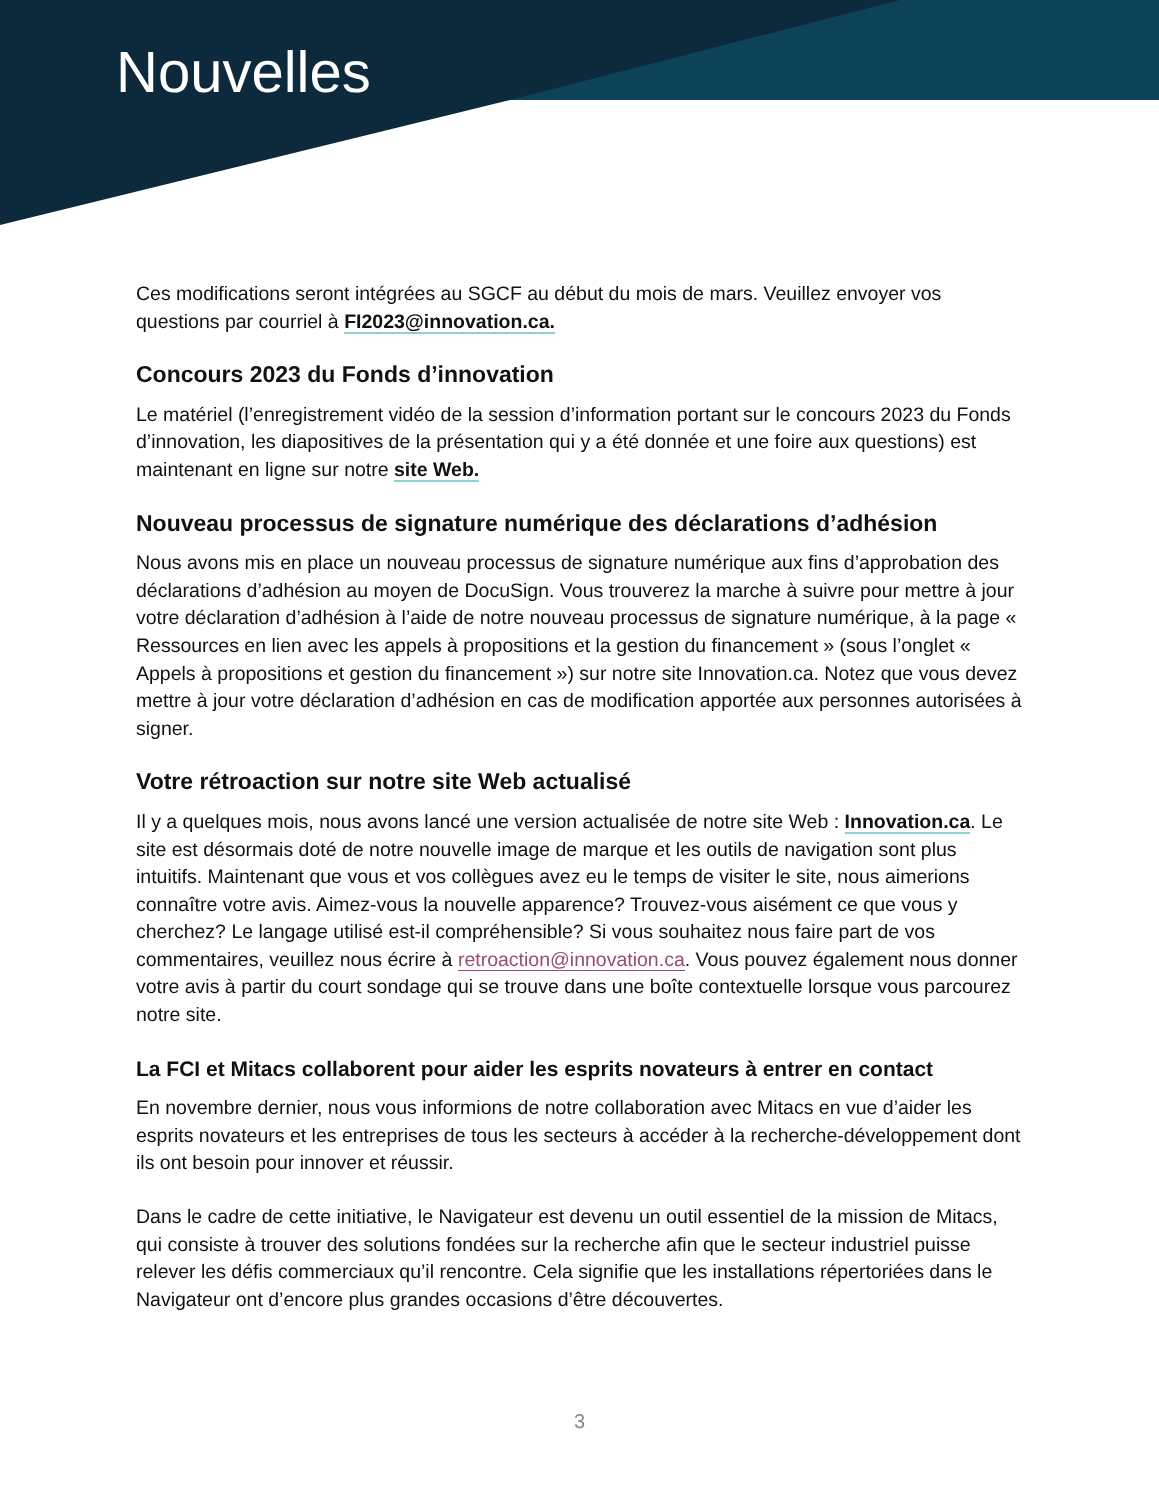Nouvelles
Ces modifications seront intégrées au SGCF au début du mois de mars. Veuillez envoyer vos questions par courriel à FI2023@innovation.ca.
Concours 2023 du Fonds d’innovation
Le matériel (l’enregistrement vidéo de la session d’information portant sur le concours 2023 du Fonds d’innovation, les diapositives de la présentation qui y a été donnée et une foire aux questions) est maintenant en ligne sur notre site Web.
Nouveau processus de signature numérique des déclarations d’adhésion
Nous avons mis en place un nouveau processus de signature numérique aux fins d’approbation des déclarations d’adhésion au moyen de DocuSign. Vous trouverez la marche à suivre pour mettre à jour votre déclaration d’adhésion à l’aide de notre nouveau processus de signature numérique, à la page « Ressources en lien avec les appels à propositions et la gestion du financement » (sous l’onglet « Appels à propositions et gestion du financement ») sur notre site Innovation.ca. Notez que vous devez mettre à jour votre déclaration d’adhésion en cas de modification apportée aux personnes autorisées à signer.
Votre rétroaction sur notre site Web actualisé
Il y a quelques mois, nous avons lancé une version actualisée de notre site Web : Innovation.ca. Le site est désormais doté de notre nouvelle image de marque et les outils de navigation sont plus intuitifs. Maintenant que vous et vos collègues avez eu le temps de visiter le site, nous aimerions connaître votre avis. Aimez-vous la nouvelle apparence? Trouvez-vous aisément ce que vous y cherchez? Le langage utilisé est-il compréhensible? Si vous souhaitez nous faire part de vos commentaires, veuillez nous écrire à retroaction@innovation.ca. Vous pouvez également nous donner votre avis à partir du court sondage qui se trouve dans une boîte contextuelle lorsque vous parcourez notre site.
La FCI et Mitacs collaborent pour aider les esprits novateurs à entrer en contact
En novembre dernier, nous vous informions de notre collaboration avec Mitacs en vue d’aider les esprits novateurs et les entreprises de tous les secteurs à accéder à la recherche-développement dont ils ont besoin pour innover et réussir.
Dans le cadre de cette initiative, le Navigateur est devenu un outil essentiel de la mission de Mitacs, qui consiste à trouver des solutions fondées sur la recherche afin que le secteur industriel puisse relever les défis commerciaux qu’il rencontre. Cela signifie que les installations répertoriées dans le Navigateur ont d’encore plus grandes occasions d’être découvertes.
3